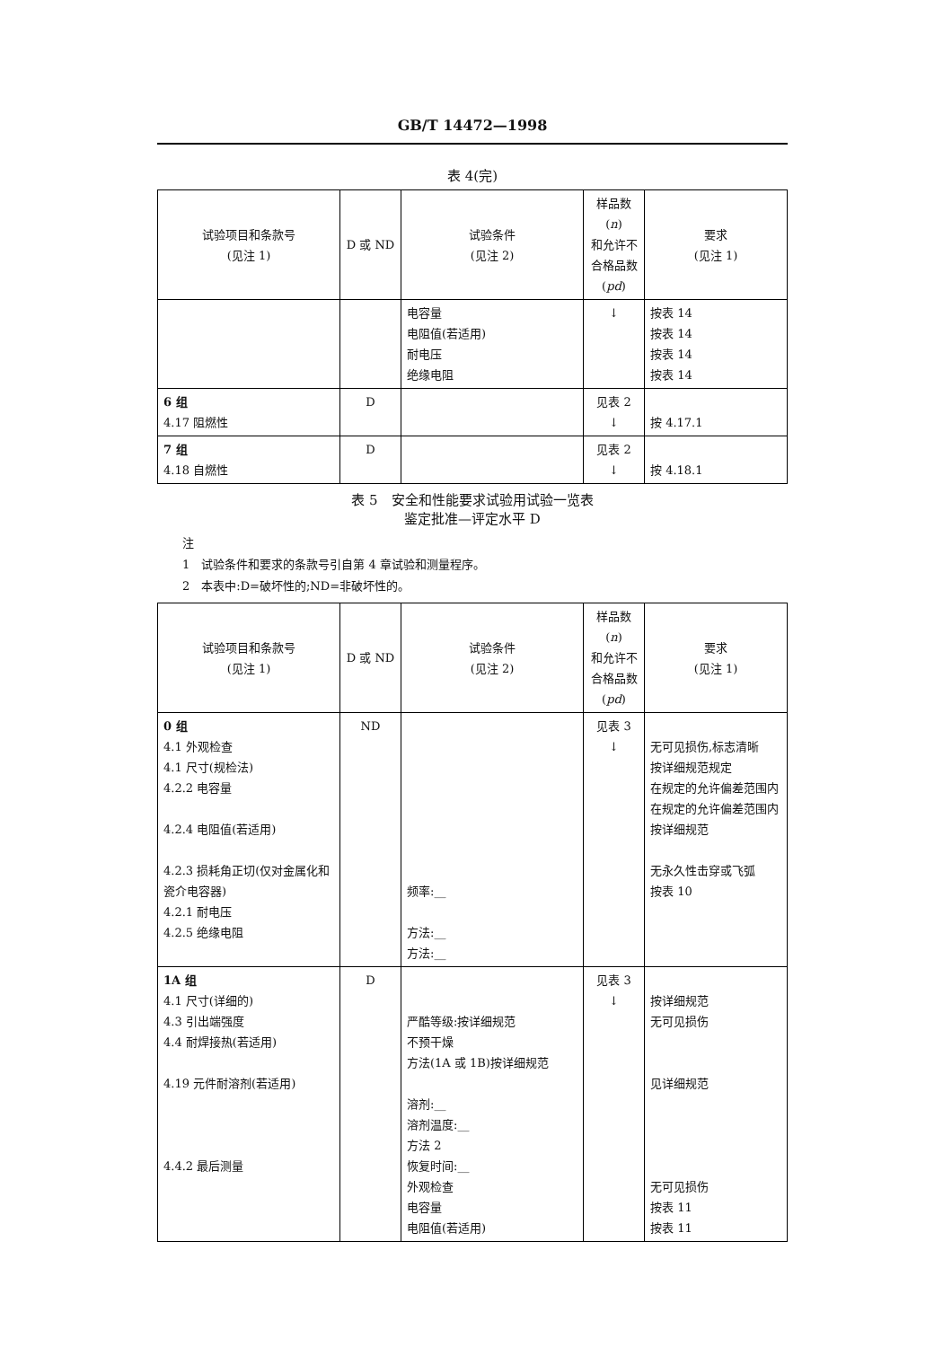GB/T 14472—1998
表 4(完)
| 试验项目和条款号 (见注 1) | D 或 ND | 试验条件 (见注 2) | 样品数( n ) 和允许不 合格品数 ( pd ) | 要求 (见注 1) |
| --- | --- | --- | --- | --- |
| | | 电容量 电阻值(若适用) 耐电压 绝缘电阻 | ↓ | 按表 14 按表 14 按表 14 按表 14 |
| 6 组 4.17 阻燃性 | D | | 见表 2 ↓ | 按 4.17.1 |
| 7 组 4.18 自燃性 | D | | 见表 2 ↓ | 按 4.18.1 |
表 5　安全和性能要求试验用试验一览表
鉴定批准—评定水平 D
注
1　试验条件和要求的条款号引自第 4 章试验和测量程序。
2　本表中:D=破坏性的;ND=非破坏性的。
| 试验项目和条款号 (见注 1) | D 或 ND | 试验条件 (见注 2) | 样品数( n ) 和允许不 合格品数 ( pd ) | 要求 (见注 1) |
| --- | --- | --- | --- | --- |
| 0 组 4.1 外观检查 4.1 尺寸(规检法) 4.2.2 电容量 4.2.4 电阻值(若适用) 4.2.3 损耗角正切(仅对金属化和瓷介电容器) 4.2.1 耐电压 4.2.5 绝缘电阻 | ND | 频率:__ 方法:__ 方法:__ | 见表 3 ↓ | 无可见损伤,标志清晰 按详细规范规定 在规定的允许偏差范围内 在规定的允许偏差范围内 按详细规范 无永久性击穿或飞弧 按表 10 |
| 1A 组 4.1 尺寸(详细的) 4.3 引出端强度 4.4 耐焊接热(若适用) 4.19 元件耐溶剂(若适用) 4.4.2 最后测量 | D | 严酷等级:按详细规范 不预干燥 方法(1A 或 1B)按详细规范 溶剂:__ 溶剂温度:__ 方法 2 恢复时间:__ 外观检查 电容量 电阻值(若适用) | 见表 3 ↓ | 按详细规范 无可见损伤 见详细规范 无可见损伤 按表 11 按表 11 |